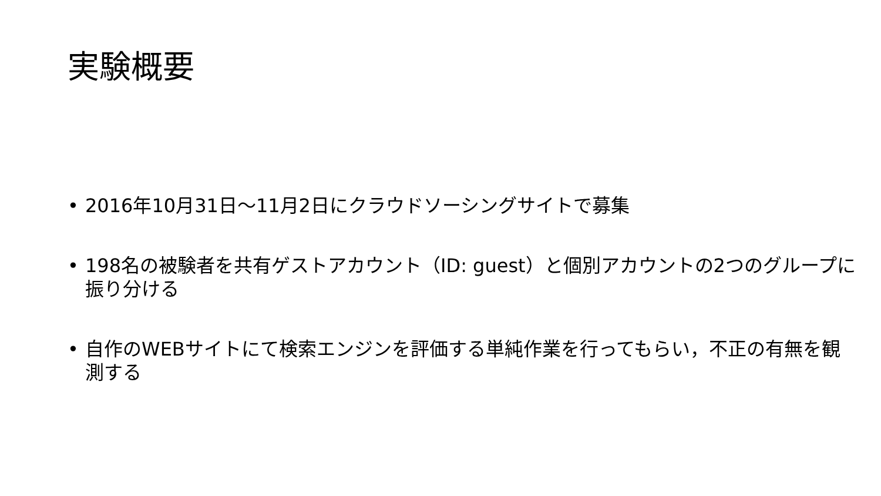実験概要
• 2016年10月31日～11月2日にクラウドソーシングサイトで募集
• 198名の被験者を共有ゲストアカウント（ID: guest）と個別アカウントの2つのグループに振り分ける
• 自作のWEBサイトにて検索エンジンを評価する単純作業を行ってもらい，不正の有無を観測する